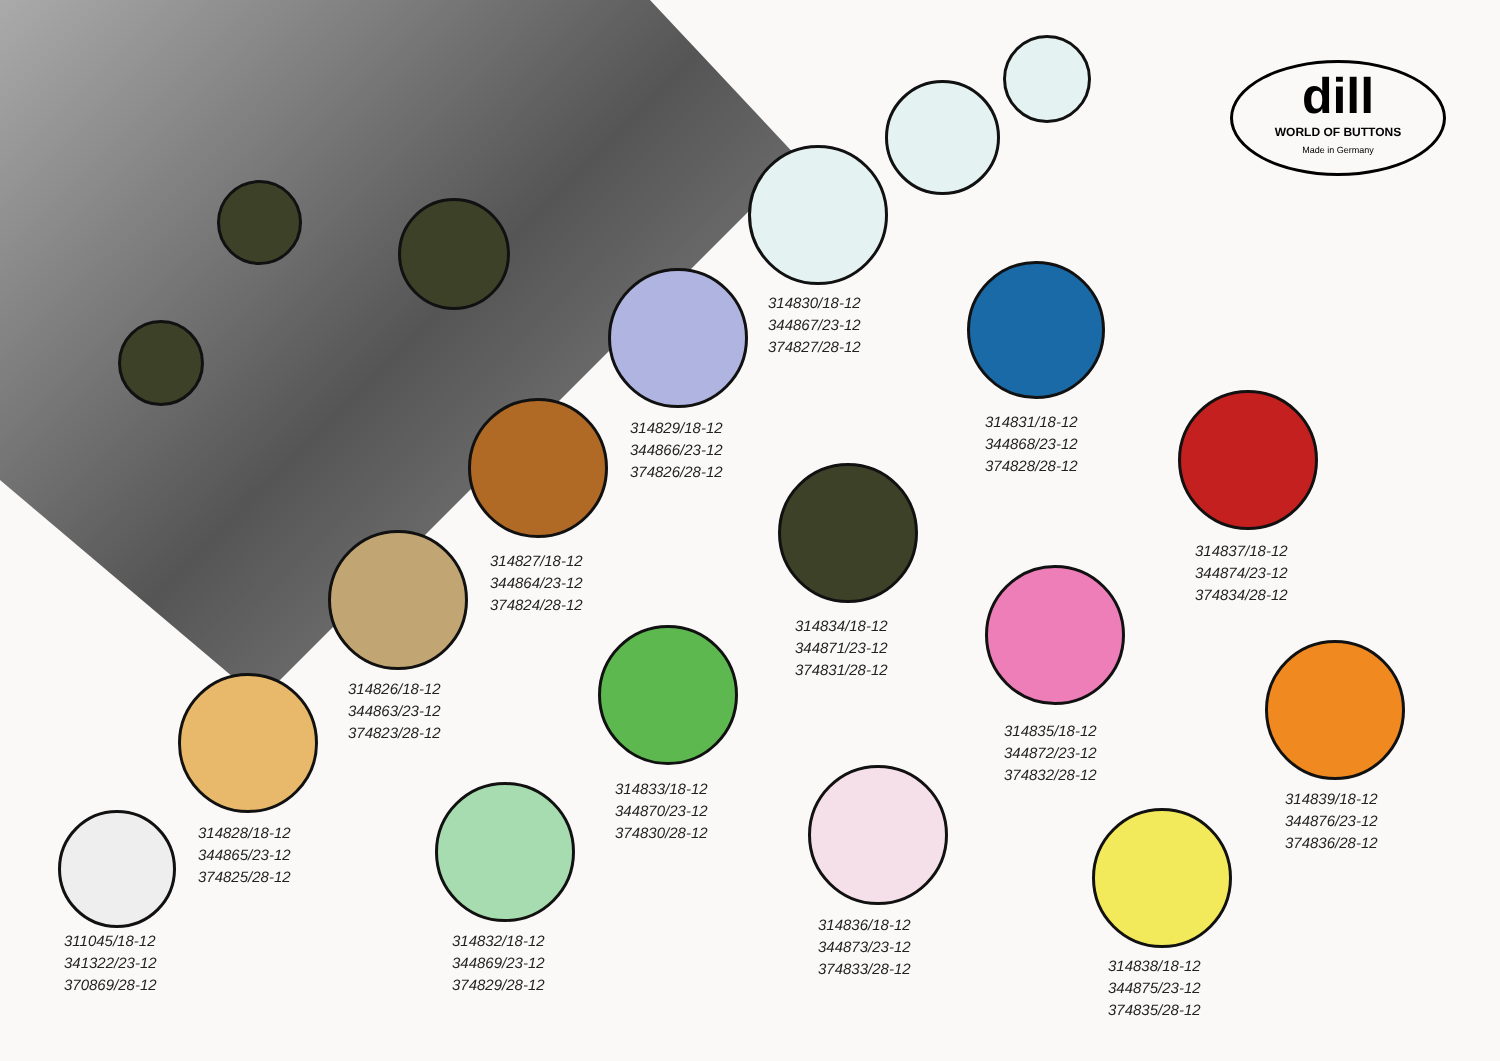dill
WORLD OF BUTTONS
Made in Germany
314830/18-12
344867/23-12
374827/28-12
314829/18-12
344866/23-12
374826/28-12
314831/18-12
344868/23-12
374828/28-12
314837/18-12
344874/23-12
374834/28-12
314827/18-12
344864/23-12
374824/28-12
314834/18-12
344871/23-12
374831/28-12
314826/18-12
344863/23-12
374823/28-12
314835/18-12
344872/23-12
374832/28-12
314833/18-12
344870/23-12
374830/28-12
314839/18-12
344876/23-12
374836/28-12
314828/18-12
344865/23-12
374825/28-12
314832/18-12
344869/23-12
374829/28-12
314836/18-12
344873/23-12
374833/28-12
314838/18-12
344875/23-12
374835/28-12
311045/18-12
341322/23-12
370869/28-12